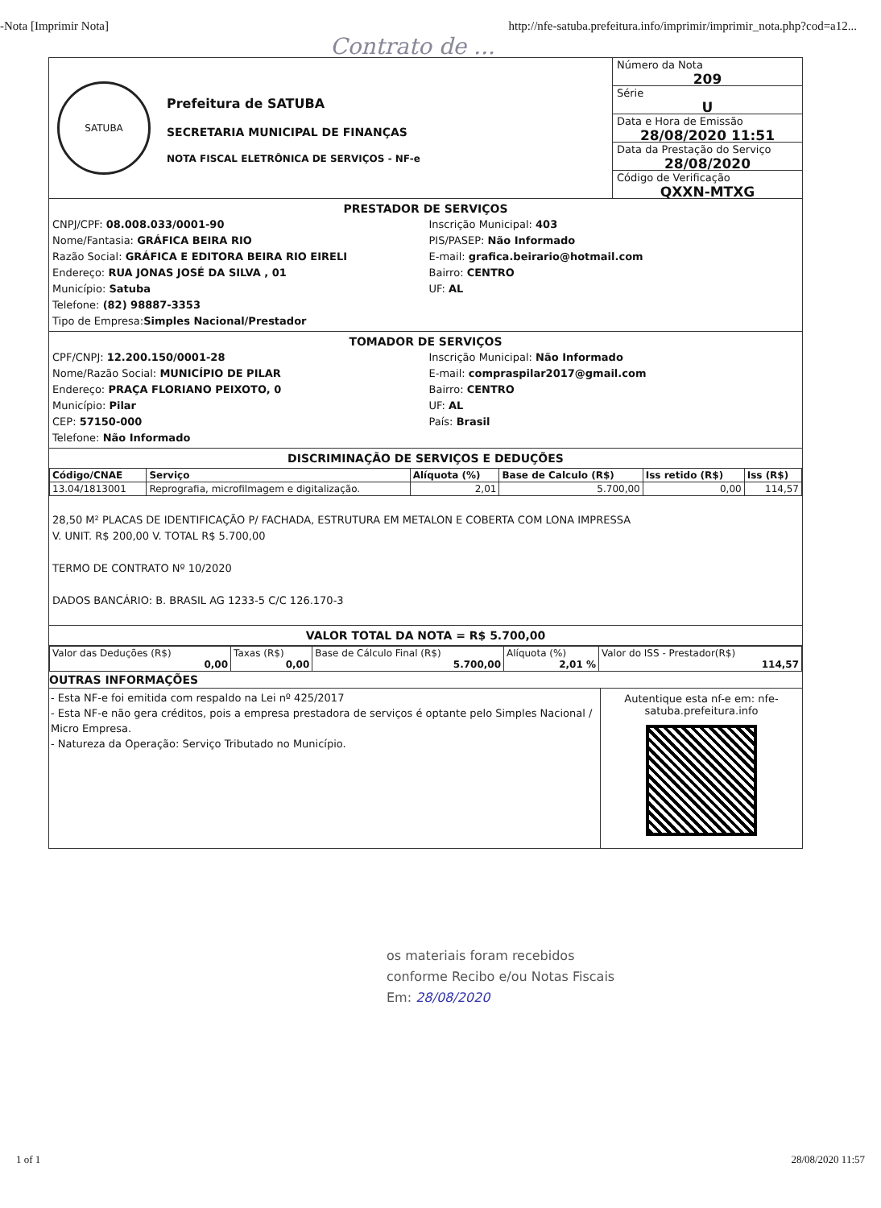-Nota [Imprimir Nota] http://nfe-satuba.prefeitura.info/imprimir/imprimir_nota.php?cod=a12...
Contrato de ...
SATUBA
Prefeitura de SATUBA
SECRETARIA MUNICIPAL DE FINANÇAS
NOTA FISCAL ELETRÔNICA DE SERVIÇOS - NF-e
Número da Nota
209
Série
U
Data e Hora de Emissão
28/08/2020 11:51
Data da Prestação do Serviço
28/08/2020
Código de Verificação
QXXN-MTXG
PRESTADOR DE SERVIÇOS
CNPJ/CPF: 08.008.033/0001-90
Nome/Fantasia: GRÁFICA BEIRA RIO
Razão Social: GRÁFICA E EDITORA BEIRA RIO EIRELI
Endereço: RUA JONAS JOSÉ DA SILVA , 01
Município: Satuba
Telefone: (82) 98887-3353
Tipo de Empresa:Simples Nacional/Prestador
Inscrição Municipal: 403
PIS/PASEP: Não Informado
E-mail: grafica.beirario@hotmail.com
Bairro: CENTRO
UF: AL
TOMADOR DE SERVIÇOS
CPF/CNPJ: 12.200.150/0001-28
Nome/Razão Social: MUNICÍPIO DE PILAR
Endereço: PRAÇA FLORIANO PEIXOTO, 0
Município: Pilar
CEP: 57150-000
Telefone: Não Informado
Inscrição Municipal: Não Informado
E-mail: compraspilar2017@gmail.com
Bairro: CENTRO
UF: AL
País: Brasil
DISCRIMINAÇÃO DE SERVIÇOS E DEDUÇÕES
| Código/CNAE | Serviço | Alíquota (%) | Base de Calculo (R$) | Iss retido (R$) | Iss (R$) |
| --- | --- | --- | --- | --- | --- |
| 13.04/1813001 | Reprografia, microfilmagem e digitalização. | 2,01 | 5.700,00 | 0,00 | 114,57 |
28,50 M² PLACAS DE IDENTIFICAÇÃO P/ FACHADA, ESTRUTURA EM METALON E COBERTA COM LONA IMPRESSA
V. UNIT. R$ 200,00 V. TOTAL R$ 5.700,00
TERMO DE CONTRATO Nº 10/2020
DADOS BANCÁRIO: B. BRASIL AG 1233-5 C/C 126.170-3
VALOR TOTAL DA NOTA = R$ 5.700,00
| Valor das Deduções (R$) 0,00 | Taxas (R$) 0,00 | Base de Cálculo Final (R$) 5.700,00 | Alíquota (%) 2,01 % | Valor do ISS - Prestador(R$) 114,57 |
OUTRAS INFORMAÇÕES
- Esta NF-e foi emitida com respaldo na Lei nº 425/2017
- Esta NF-e não gera créditos, pois a empresa prestadora de serviços é optante pelo Simples Nacional / Micro Empresa.
- Natureza da Operação: Serviço Tributado no Município.
Autentique esta nf-e em: nfe-satuba.prefeitura.info
os materiais foram recebidos
conforme Recibo e/ou Notas Fiscais
Em: 28/08/2020
1 of 1 28/08/2020 11:57